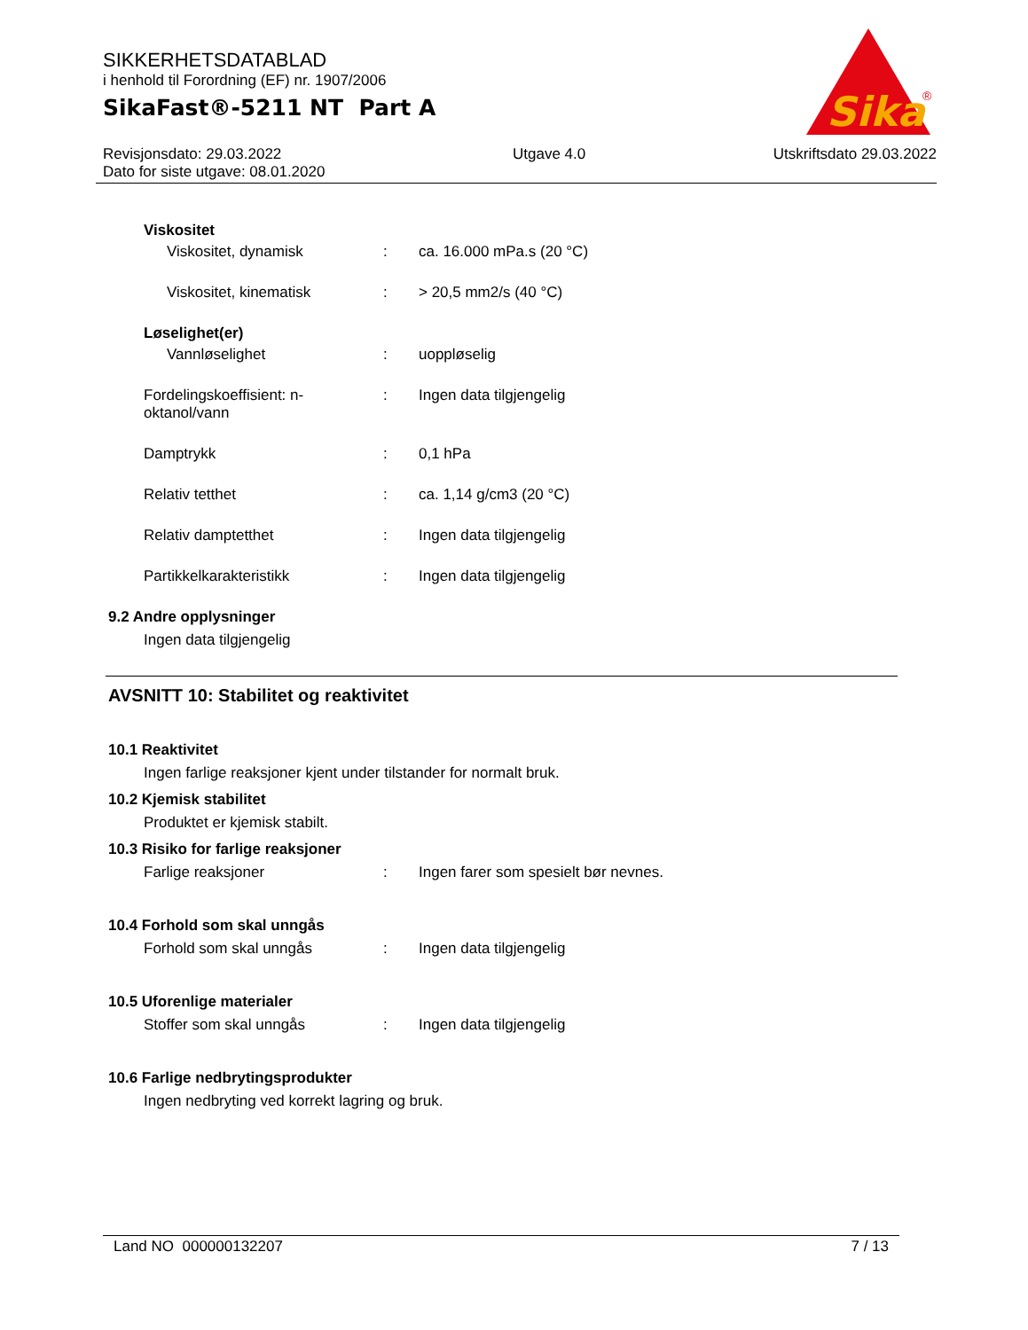SIKKERHETSDATABLAD
i henhold til Forordning (EF) nr. 1907/2006
SikaFast®-5211 NT Part A
Revisjonsdato: 29.03.2022
Dato for siste utgave: 08.01.2020
Utgave 4.0 Utskriftsdato 29.03.2022
Sika
®
Viskositet
Viskositet, dynamisk : ca. 16.000 mPa.s (20 °C)
Viskositet, kinematisk : > 20,5 mm2/s (40 °C)
Løselighet(er)
Vannløselighet : uoppløselig
Fordelingskoeffisient: n-oktanol/vann
: Ingen data tilgjengelig
Damptrykk : 0,1 hPa
Relativ tetthet : ca. 1,14 g/cm3 (20 °C)
Relativ damptetthet : Ingen data tilgjengelig
Partikkelkarakteristikk : Ingen data tilgjengelig
9.2 Andre opplysninger
Ingen data tilgjengelig
AVSNITT 10: Stabilitet og reaktivitet
10.1 Reaktivitet
Ingen farlige reaksjoner kjent under tilstander for normalt bruk.
10.2 Kjemisk stabilitet
Produktet er kjemisk stabilt.
10.3 Risiko for farlige reaksjoner
Farlige reaksjoner : Ingen farer som spesielt bør nevnes.
10.4 Forhold som skal unngås
Forhold som skal unngås : Ingen data tilgjengelig
10.5 Uforenlige materialer
Stoffer som skal unngås : Ingen data tilgjengelig
10.6 Farlige nedbrytingsprodukter
Ingen nedbryting ved korrekt lagring og bruk.
Land NO 000000132207 7 / 13